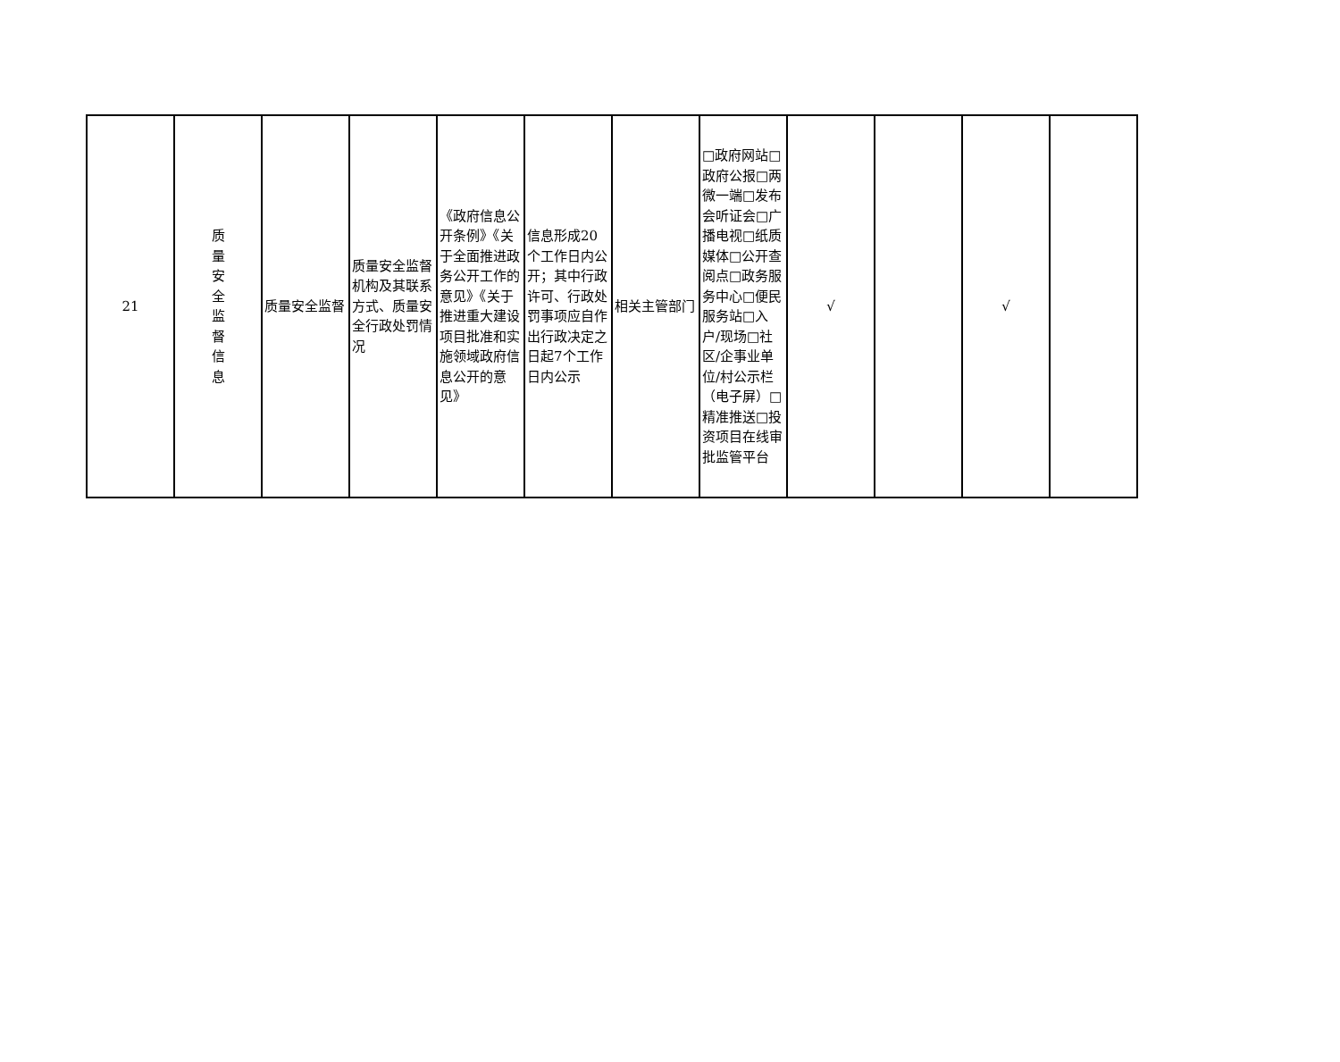| 21 | 质 量 安 全 监 督 信 息 | 质量安全监督 | 质量安全监督机构及其联系方式、质量安全行政处罚情况 | 《政府信息公开条例》《关于全面推进政务公开工作的意见》《关于推进重大建设项目批准和实施领域政府信息公开的意见》 | 信息形成20个工作日内公开；其中行政许可、行政处罚事项应自作出行政决定之日起7个工作日内公示 | 相关主管部门 | □政府网站□政府公报□两微一端□发布会听证会□广播电视□纸质媒体□公开查阅点□政务服务中心□便民服务站□入户/现场□社区/企事业单位/村公示栏（电子屏）□精准推送□投资项目在线审批监管平台 | √ | | √ | |